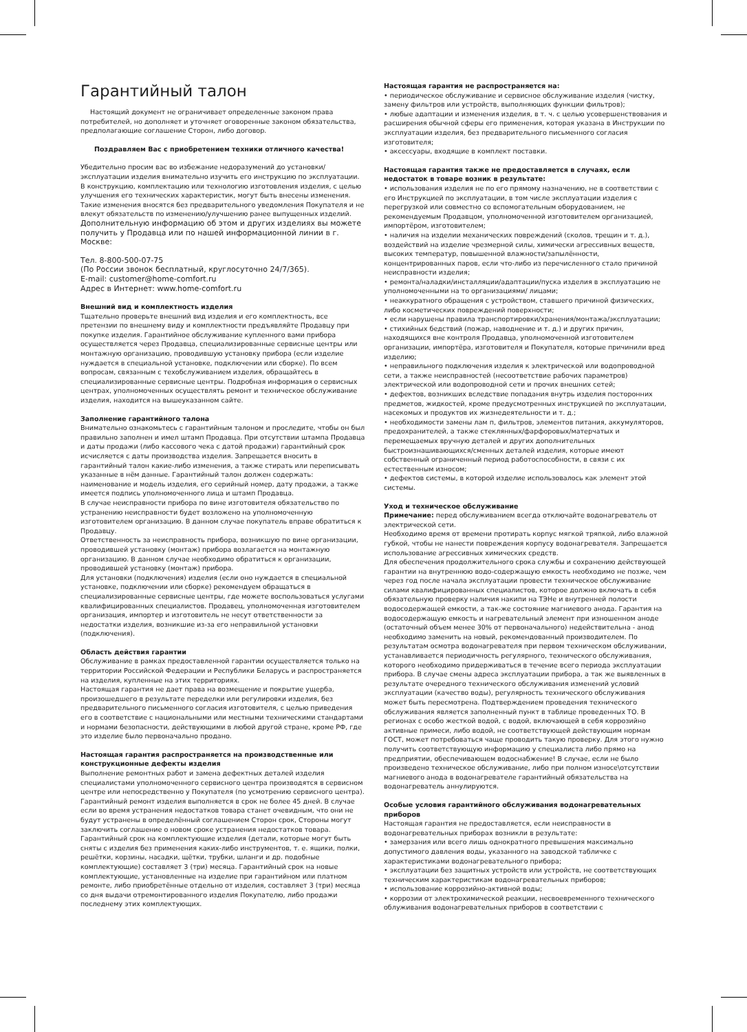Гарантийный талон
Настоящий документ не ограничивает определенные законом права потребителей, но дополняет и уточняет оговоренные законом обязательства, предполагающие соглашение Сторон, либо договор.
Поздравляем Вас с приобретением техники отличного качества!
Убедительно просим вас во избежание недоразумений до установки/эксплуатации изделия внимательно изучить его инструкцию по эксплуатации. В конструкцию, комплектацию или технологию изготовления изделия, с целью улучшения его технических характеристик, могут быть внесены изменения. Такие изменения вносятся без предварительного уведомления Покупателя и не влекут обязательств по изменению/улучшению ранее выпущенных изделий.
Дополнительную информацию об этом и других изделиях вы можете получить у Продавца или по нашей информационной линии в г. Москве:
Тел. 8-800-500-07-75
(По России звонок бесплатный, круглосуточно 24/7/365).
E-mail: customer@home-comfort.ru
Адрес в Интернет: www.home-comfort.ru
Внешний вид и комплектность изделия
Тщательно проверьте внешний вид изделия и его комплектность, все претензии по внешнему виду и комплектности предъявляйте Продавцу при покупке изделия. Гарантийное обслуживание купленного вами прибора осуществляется через Продавца, специализированные сервисные центры или монтажную организацию, проводившую установку прибора (если изделие нуждается в специальной установке, подключении или сборке). По всем вопросам, связанным с техобслуживанием изделия, обращайтесь в специализированные сервисные центры. Подробная информация о сервисных центрах, уполномоченных осуществлять ремонт и техническое обслуживание изделия, находится на вышеуказанном сайте.
Заполнение гарантийного талона
Внимательно ознакомьтесь с гарантийным талоном и проследите, чтобы он был правильно заполнен и имел штамп Продавца. При отсутствии штампа Продавца и даты продажи (либо кассового чека с датой продажи) гарантийный срок исчисляется с даты производства изделия. Запрещается вносить в гарантийный талон какие-либо изменения, а также стирать или переписывать указанные в нём данные. Гарантийный талон должен содержать: наименование и модель изделия, его серийный номер, дату продажи, а также имеется подпись уполномоченного лица и штамп Продавца.
В случае неисправности прибора по вине изготовителя обязательство по устранению неисправности будет возложено на уполномоченную изготовителем организацию. В данном случае покупатель вправе обратиться к Продавцу.
Ответственность за неисправность прибора, возникшую по вине организации, проводившей установку (монтаж) прибора возлагается на монтажную организацию. В данном случае необходимо обратиться к организации, проводившей установку (монтаж) прибора.
Для установки (подключения) изделия (если оно нуждается в специальной установке, подключении или сборке) рекомендуем обращаться в специализированные сервисные центры, где можете воспользоваться услугами квалифицированных специалистов. Продавец, уполномоченная изготовителем организация, импортер и изготовитель не несут ответственности за недостатки изделия, возникшие из-за его неправильной установки (подключения).
Область действия гарантии
Обслуживание в рамках предоставленной гарантии осуществляется только на территории Российской Федерации и Республики Беларусь и распространяется на изделия, купленные на этих территориях.
Настоящая гарантия не дает права на возмещение и покрытие ущерба, произошедшего в результате переделки или регулировки изделия, без предварительного письменного согласия изготовителя, с целью приведения его в соответствие с национальными или местными техническими стандартами и нормами безопасности, действующими в любой другой стране, кроме РФ, где это изделие было первоначально продано.
Настоящая гарантия распространяется на производственные или конструкционные дефекты изделия
Выполнение ремонтных работ и замена дефектных деталей изделия специалистами уполномоченного сервисного центра производятся в сервисном центре или непосредственно у Покупателя (по усмотрению сервисного центра). Гарантийный ремонт изделия выполняется в срок не более 45 дней. В случае если во время устранения недостатков товара станет очевидным, что они не будут устранены в определённый соглашением Сторон срок, Стороны могут заключить соглашение о новом сроке устранения недостатков товара.
Гарантийный срок на комплектующие изделия (детали, которые могут быть сняты с изделия без применения каких-либо инструментов, т. е. ящики, полки, решётки, корзины, насадки, щётки, трубки, шланги и др. подобные комплектующие) составляет 3 (три) месяца. Гарантийный срок на новые комплектующие, установленные на изделие при гарантийном или платном ремонте, либо приобретённые отдельно от изделия, составляет 3 (три) месяца со дня выдачи отремонтированного изделия Покупателю, либо продажи последнему этих комплектующих.
Настоящая гарантия не распространяется на:
• периодическое обслуживание и сервисное обслуживание изделия (чистку, замену фильтров или устройств, выполняющих функции фильтров);
• любые адаптации и изменения изделия, в т. ч. с целью усовершенствования и расширения обычной сферы его применения, которая указана в Инструкции по эксплуатации изделия, без предварительного письменного согласия изготовителя;
• аксессуары, входящие в комплект поставки.
Настоящая гарантия также не предоставляется в случаях, если недостаток в товаре возник в результате:
• использования изделия не по его прямому назначению, не в соответствии с его Инструкцией по эксплуатации, в том числе эксплуатации изделия с перегрузкой или совместно со вспомогательным оборудованием, не рекомендуемым Продавцом, уполномоченной изготовителем организацией, импортёром, изготовителем;
• наличия на изделии механических повреждений (сколов, трещин и т. д.), воздействий на изделие чрезмерной силы, химически агрессивных веществ, высоких температур, повышенной влажности/запылённости, концентрированных паров, если что-либо из перечисленного стало причиной неисправности изделия;
• ремонта/наладки/инсталляции/адаптации/пуска изделия в эксплуатацию не уполномоченными на то организациями/ лицами;
• неаккуратного обращения с устройством, ставшего причиной физических, либо косметических повреждений поверхности;
• если нарушены правила транспортировки/хранения/монтажа/эксплуатации;
• стихийных бедствий (пожар, наводнение и т. д.) и других причин, находящихся вне контроля Продавца, уполномоченной изготовителем организации, импортёра, изготовителя и Покупателя, которые причинили вред изделию;
• неправильного подключения изделия к электрической или водопроводной сети, а также неисправностей (несоответствие рабочих параметров) электрической или водопроводной сети и прочих внешних сетей;
• дефектов, возникших вследствие попадания внутрь изделия посторонних предметов, жидкостей, кроме предусмотренных инструкцией по эксплуатации, насекомых и продуктов их жизнедеятельности и т. д.;
• необходимости замены лам п, фильтров, элементов питания, аккумуляторов, предохранителей, а также стеклянных/фарфоровых/матерчатых и перемещаемых вручную деталей и других дополнительных быстроизнашивающихся/сменных деталей изделия, которые имеют собственный ограниченный период работоспособности, в связи с их естественным износом;
• дефектов системы, в которой изделие использовалось как элемент этой системы.
Уход и техническое обслуживание
Примечание: перед обслуживанием всегда отключайте водонагреватель от электрической сети.
Необходимо время от времени протирать корпус мягкой тряпкой, либо влажной губкой, чтобы не нанести повреждения корпусу водонагревателя. Запрещается использование агрессивных химических средств.
Для обеспечения продолжительного срока службы и сохранению действующей гарантии на внутреннюю водо-содержащую емкость необходимо не позже, чем через год после начала эксплуатации провести техническое обслуживание силами квалифицированных специалистов, которое должно включать в себя обязательную проверку наличия накипи на ТЭНе и внутренней полости водосодержащей емкости, а так-же состояние магниевого анода. Гарантия на водосодержащую емкость и нагревательный элемент при изношенном аноде (остаточный объем менее 30% от первоначального) недейcтвительна - анод необходимо заменить на новый, рекомендованный производителем. По результатам осмотра водонагревателя при первом техническом обслуживании, устанавливается периодичность регулярного, технического обслуживания, которого необходимо придерживаться в течение всего периода эксплуатации прибора. В случае смены адреса эксплуатации прибора, а так же выявленных в результате очередного технического обслуживания изменений условий эксплуатации (качество воды), регулярность технического обслуживания может быть пересмотрена. Подтверждением проведения технического обслуживания является заполненный пункт в таблице проведенных ТО. В регионах с особо жесткой водой, с водой, включающей в себя коррозийно активные примеси, либо водой, не соответствующей действующим нормам ГОСТ, может потребоваться чаще проводить такую проверку. Для этого нужно получить соответствующую информацию у специалиста либо прямо на предприятии, обеспечивающем водоснабжение! В случае, если не было произведено техническое обслуживание, либо при полном износе\отсутствии магниевого анода в водонагревателе гарантийный обязательства на водонагреватель аннулируются.
Особые условия гарантийного обслуживания водонагревательных приборов
Настоящая гарантия не предоставляется, если неисправности в водонагревательных приборах возникли в результате:
• замерзания или всего лишь однократного превышения максимально допустимого давления воды, указанного на заводской табличке с характеристиками водонагревательного прибора;
• эксплуатации без защитных устройств или устройств, не соответствующих техническим характеристикам водонагревательных приборов;
• использование коррозийно-активной воды;
• коррозии от электрохимической реакции, несвоевременного технического облуживания водонагревательных приборов в соответствии с